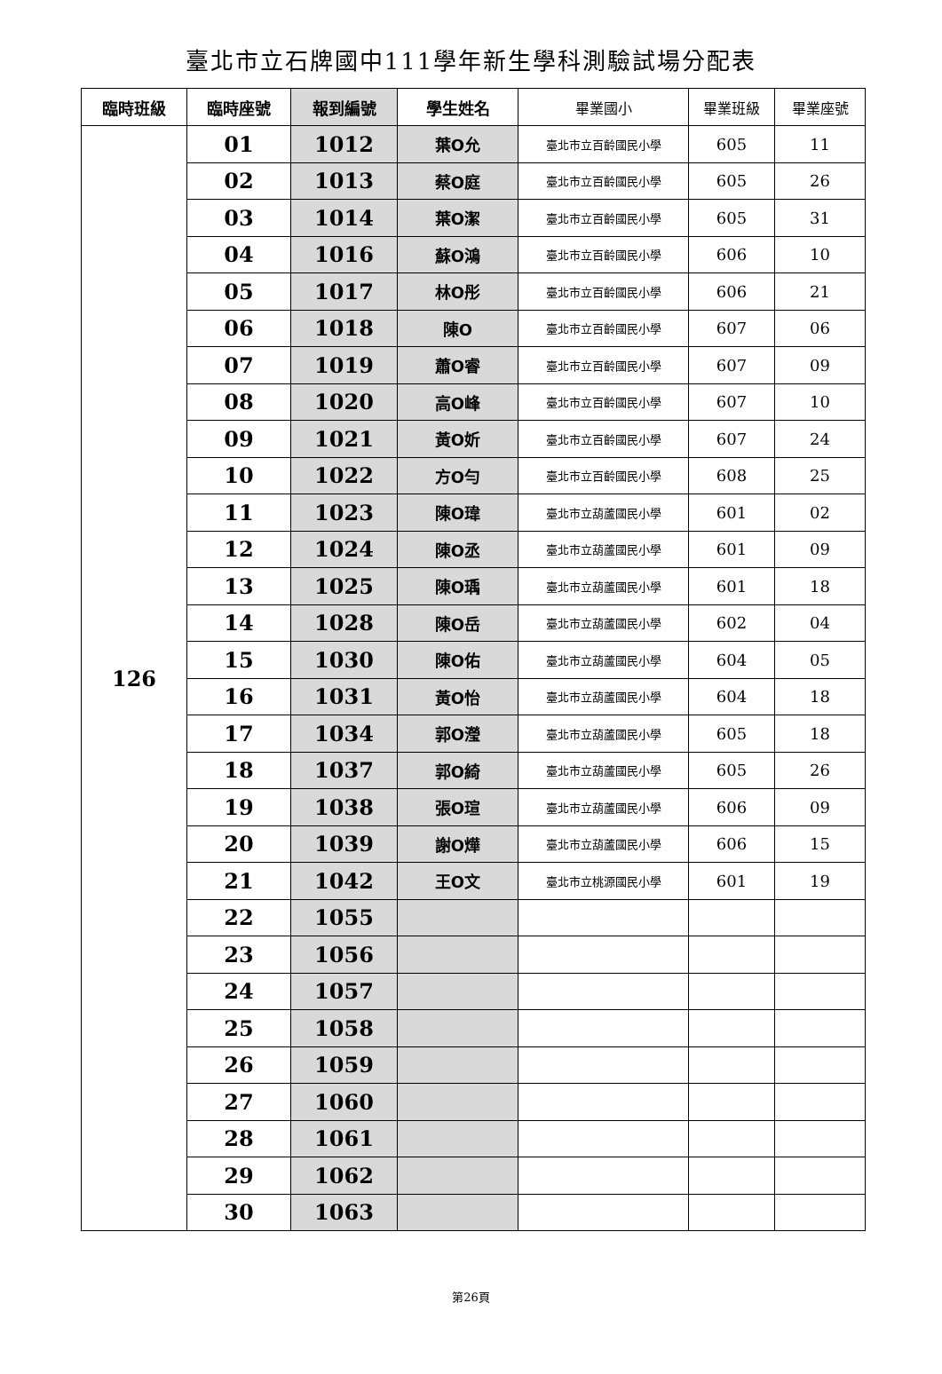臺北市立石牌國中111學年新生學科測驗試場分配表
| 臨時班級 | 臨時座號 | 報到編號 | 學生姓名 | 畢業國小 | 畢業班級 | 畢業座號 |
| --- | --- | --- | --- | --- | --- | --- |
| 126 | 01 | 1012 | 葉O允 | 臺北市立百齡國民小學 | 605 | 11 |
| | 02 | 1013 | 蔡O庭 | 臺北市立百齡國民小學 | 605 | 26 |
| | 03 | 1014 | 葉O潔 | 臺北市立百齡國民小學 | 605 | 31 |
| | 04 | 1016 | 蘇O鴻 | 臺北市立百齡國民小學 | 606 | 10 |
| | 05 | 1017 | 林O彤 | 臺北市立百齡國民小學 | 606 | 21 |
| | 06 | 1018 | 陳O | 臺北市立百齡國民小學 | 607 | 06 |
| | 07 | 1019 | 蕭O睿 | 臺北市立百齡國民小學 | 607 | 09 |
| | 08 | 1020 | 高O峰 | 臺北市立百齡國民小學 | 607 | 10 |
| | 09 | 1021 | 黃O妡 | 臺北市立百齡國民小學 | 607 | 24 |
| | 10 | 1022 | 方O勻 | 臺北市立百齡國民小學 | 608 | 25 |
| | 11 | 1023 | 陳O瑋 | 臺北市立葫蘆國民小學 | 601 | 02 |
| | 12 | 1024 | 陳O丞 | 臺北市立葫蘆國民小學 | 601 | 09 |
| | 13 | 1025 | 陳O瑀 | 臺北市立葫蘆國民小學 | 601 | 18 |
| | 14 | 1028 | 陳O岳 | 臺北市立葫蘆國民小學 | 602 | 04 |
| | 15 | 1030 | 陳O佑 | 臺北市立葫蘆國民小學 | 604 | 05 |
| | 16 | 1031 | 黃O怡 | 臺北市立葫蘆國民小學 | 604 | 18 |
| | 17 | 1034 | 郭O瀅 | 臺北市立葫蘆國民小學 | 605 | 18 |
| | 18 | 1037 | 郭O綺 | 臺北市立葫蘆國民小學 | 605 | 26 |
| | 19 | 1038 | 張O瑄 | 臺北市立葫蘆國民小學 | 606 | 09 |
| | 20 | 1039 | 謝O燁 | 臺北市立葫蘆國民小學 | 606 | 15 |
| | 21 | 1042 | 王O文 | 臺北市立桃源國民小學 | 601 | 19 |
| | 22 | 1055 | | | | |
| | 23 | 1056 | | | | |
| | 24 | 1057 | | | | |
| | 25 | 1058 | | | | |
| | 26 | 1059 | | | | |
| | 27 | 1060 | | | | |
| | 28 | 1061 | | | | |
| | 29 | 1062 | | | | |
| | 30 | 1063 | | | | |
第26頁